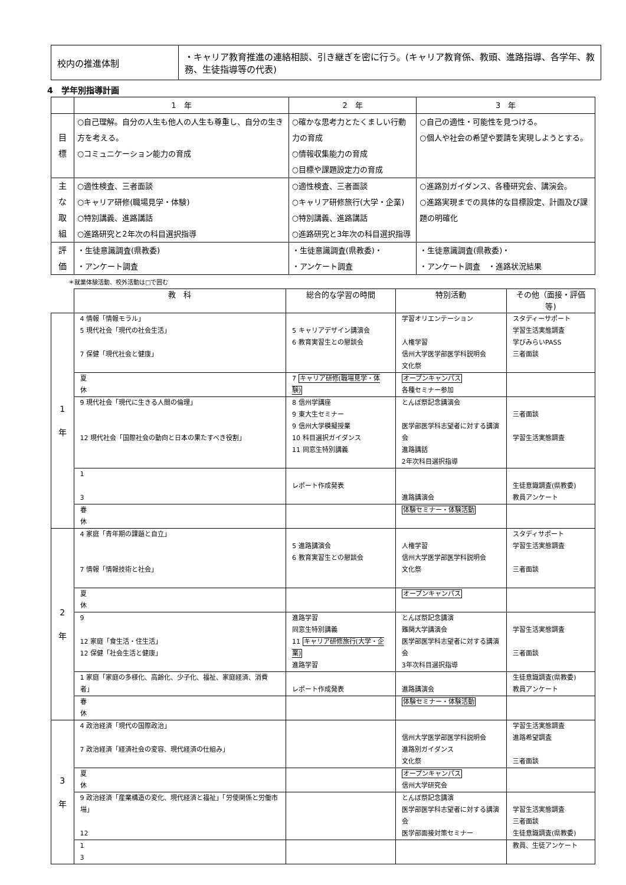| 校内の推進体制 | ・キャリア教育推進の連絡相談、引き継ぎを密に行う。(キャリア教育係、教頭、進路指導、各学年、教務、生徒指導等の代表) |
4　学年別指導計画
| | 1 年 | 2 年 | 3 年 |
| --- | --- | --- | --- |
| 目 標 | ○自己理解。自分の人生も他人の人生も尊重し、自分の生き方を考える。 ○コミュニケーション能力の育成 | ○確かな思考力とたくましい行動力の育成 ○情報収集能力の育成 ○目標や課題設定力の育成 | ○自己の適性・可能性を見つける。 ○個人や社会の希望や要請を実現しようとする。 |
| 主 な 取 組 | ○適性検査、三者面談 ○キャリア研修(職場見学・体験) ○特別講義、進路講話 ○進路研究と2年次の科目選択指導 | ○適性検査、三者面談 ○キャリア研修旅行(大学・企業) ○特別講義、進路講話 ○進路研究と3年次の科目選択指導 | ○進路別ガイダンス、各種研究会、講演会。 ○進路実現までの具体的な目標設定、計画及び課題の明確化 |
| 評 価 | ・生徒意識調査(県教委) ・アンケート調査 | ・生徒意識調査(県教委)・ ・アンケート調査 | ・生徒意識調査(県教委)・ ・アンケート調査 ・進路状況結果 |
＊就業体験活動、校外活動は□で囲む
| | 教 科 | 総合的な学習の時間 | 特別活動 | その他（面接・評価等) |
| --- | --- | --- | --- | --- |
| 1 年 | 4 情報「情報モラル」 5 現代社会「現代の社会生活」 7 保健「現代社会と健康」 | 5 キャリアデザイン講演会 6 教育実習生との懇談会 | 学習オリエンテーション 人権学習 信州大学医学部医学科説明会 文化祭 | スタディーサポート 学習生活実態調査 学びみらいPASS 三者面談 |
| | 夏 休 | 7 キャリア研修(職場見学・体験) | オープンキャンパス 各種セミナー参加 | |
| | 9 現代社会「現代に生きる人間の倫理」 12 現代社会「国際社会の動向と日本の果たすべき役割」 | 8 信州学講座 9 東大生セミナー 9 信州大学模擬授業 10 科目選択ガイダンス 11 同窓生特別講義 | とんぼ祭記念講演会 医学部医学科志望者に対する講演会 進路講話 2年次科目選択指導 | 三者面談 学習生活実態調査 |
| | 1 3 | レポート作成発表 | 進路講演会 | 生徒意識調査(県教委) 教員アンケート |
| | 春 休 | | 体験セミナー・体験活動 | |
| 2 年 | 4 家庭「青年期の課題と自立」 7 情報「情報技術と社会」 | 5 進路講演会 6 教育実習生との懇談会 | 人権学習 信州大学医学部医学科説明会 文化祭 | スタディサポート 学習生活実態調査 三者面談 |
| | 夏 休 | | オープンキャンパス | |
| | 9 12 家庭「食生活・住生活」 12 保健「社会生活と健康」 | 進路学習 同窓生特別講義 11 キャリア研修旅行(大学・企業) 進路学習 | とんぼ祭記念講演 難関大学講演会 医学部医学科志望者に対する講演会 3年次科目選択指導 | 学習生活実態調査 三者面談 |
| | 1 家庭「家庭の多様化、高齢化、少子化、福祉、家庭経済、消費者」 | レポート作成発表 | 進路講演会 | 生徒意識調査(県教委) 教員アンケート |
| | 春 休 | | 体験セミナー・体験活動 | |
| 3 年 | 4 政治経済「現代の国際政治」 7 政治経済「経済社会の変容、現代経済の仕組み」 | | 信州大学医学部医学科説明会 進路別ガイダンス 文化祭 | 学習生活実態調査 進路希望調査 三者面談 |
| | 夏 休 | | オープンキャンパス 信州大学研究会 | |
| | 9 政治経済「産業構造の変化、現代経済と福祉」「労使関係と労働市場」 12 | | とんぼ祭記念講演 医学部医学科志望者に対する講演会 医学部面接対策セミナー | 学習生活実態調査 三者面談 生徒意識調査(県教委) |
| | 1 3 | | | 教員、生徒アンケート |